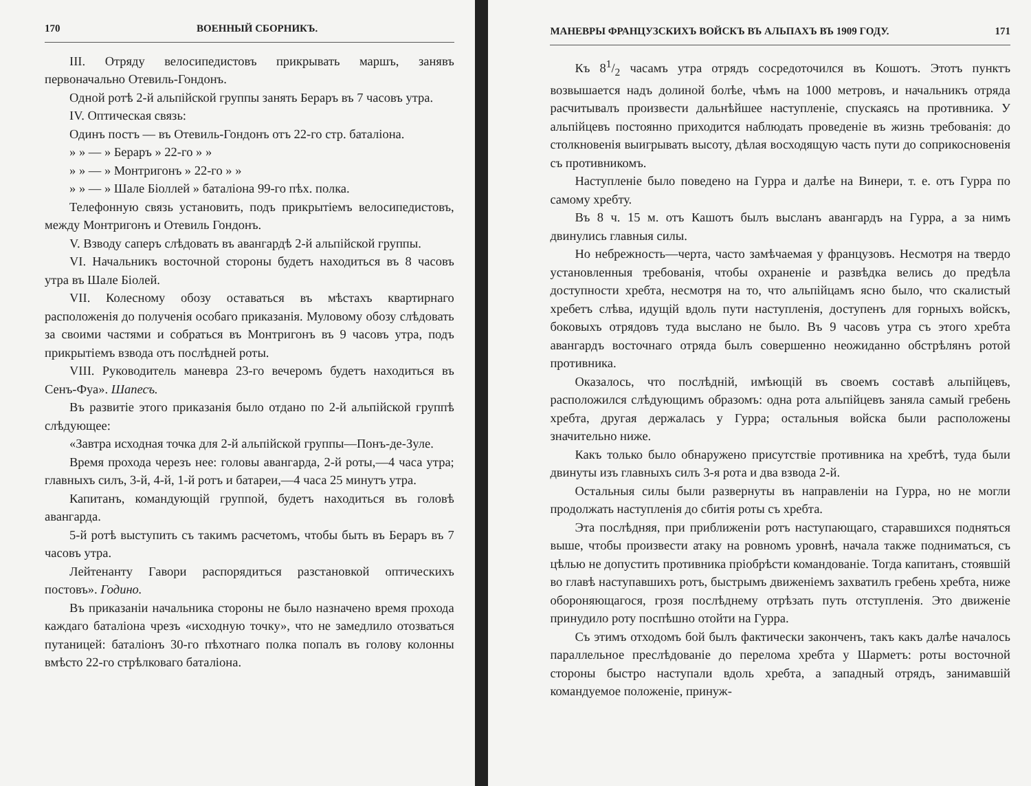170 ВОЕННЫЙ СБОРНИКЪ.
III. Отряду велосипедистовъ прикрывать маршъ, занявъ первоначально Отевиль-Гондонъ.
Одной ротѣ 2-й альпійской группы занять Бераръ въ 7 часовъ утра.
IV. Оптическая связь:
Одинъ постъ — въ Отевиль-Гондонъ отъ 22-го стр. баталіона.
» » — » Бераръ » 22-го » »
» » — » Монтригонъ » 22-го » »
» » — » Шале Біоллей » баталіона 99-го пѣх. полка.
Телефонную связь установить, подъ прикрытіемъ велосипедистовъ, между Монтригонъ и Отевиль Гондонъ.
V. Взводу саперъ слѣдовать въ авангардѣ 2-й альпійской группы.
VI. Начальникъ восточной стороны будетъ находиться въ 8 часовъ утра въ Шале Біолей.
VII. Колесному обозу оставаться въ мѣстахъ квартирнаго расположенія до полученія особаго приказанія. Муловому обозу слѣдовать за своими частями и собраться въ Монтригонъ въ 9 часовъ утра, подъ прикрытіемъ взвода отъ послѣдней роты.
VIII. Руководитель маневра 23-го вечеромъ будетъ находиться въ Сенъ-Фуа». Шапесъ.
Въ развитіе этого приказанія было отдано по 2-й альпійской группѣ слѣдующее:
«Завтра исходная точка для 2-й альпійской группы—Понъ-де-Зуле.
Время прохода черезъ нее: головы авангарда, 2-й роты,—4 часа утра; главныхъ силъ, 3-й, 4-й, 1-й ротъ и батареи,—4 часа 25 минутъ утра.
Капитанъ, командующій группой, будетъ находиться въ головѣ авангарда.
5-й ротѣ выступить съ такимъ расчетомъ, чтобы быть въ Бераръ въ 7 часовъ утра.
Лейтенанту Гавори распорядиться разстановкой оптическихъ постовъ». Годино.
Въ приказаніи начальника стороны не было назначено время прохода каждаго баталіона чрезъ «исходную точку», что не замедлило отозваться путаницей: баталіонъ 30-го пѣхотнаго полка попалъ въ голову колонны вмѣсто 22-го стрѣлковаго баталіона.
МАНЕВРЫ ФРАНЦУЗСКИХЪ ВОЙСКЪ ВЪ АЛЬПАХЪ ВЪ 1909 ГОДУ. 171
Къ 81/2 часамъ утра отрядъ сосредоточился въ Кошотъ. Этотъ пунктъ возвышается надъ долиной болѣе, чѣмъ на 1000 метровъ, и начальникъ отряда расчитывалъ произвести дальнѣйшее наступленіе, спускаясь на противника. У альпійцевъ постоянно приходится наблюдать проведеніе въ жизнь требованія: до столкновенія выигрывать высоту, дѣлая восходящую часть пути до соприкосновенія съ противникомъ.
Наступленіе было поведено на Гурра и далѣе на Винери, т. е. отъ Гурра по самому хребту.
Въ 8 ч. 15 м. отъ Кашотъ былъ высланъ авангардъ на Гурра, а за нимъ двинулись главныя силы.
Но небрежность—черта, часто замѣчаемая у французовъ. Несмотря на твердо установленныя требованія, чтобы охраненіе и развѣдка велись до предѣла доступности хребта, несмотря на то, что альпійцамъ ясно было, что скалистый хребетъ слѣва, идущій вдоль пути наступленія, доступенъ для горныхъ войскъ, боковыхъ отрядовъ туда выслано не было. Въ 9 часовъ утра съ этого хребта авангардъ восточнаго отряда былъ совершенно неожиданно обстрѣлянъ ротой противника.
Оказалось, что послѣдній, имѣющій въ своемъ составѣ альпійцевъ, расположился слѣдующимъ образомъ: одна рота альпійцевъ заняла самый гребень хребта, другая держалась у Гурра; остальныя войска были расположены значительно ниже.
Какъ только было обнаружено присутствіе противника на хребтѣ, туда были двинуты изъ главныхъ силъ 3-я рота и два взвода 2-й.
Остальныя силы были развернуты въ направленіи на Гурра, но не могли продолжать наступленія до сбитія роты съ хребта.
Эта послѣдняя, при приближеніи ротъ наступающаго, старавшихся подняться выше, чтобы произвести атаку на ровномъ уровнѣ, начала также подниматься, съ цѣлью не допустить противника пріобрѣсти командованіе. Тогда капитанъ, стоявшій во главѣ наступавшихъ ротъ, быстрымъ движеніемъ захватилъ гребень хребта, ниже обороняющагося, грозя послѣднему отрѣзать путь отступленія. Это движеніе принудило роту поспѣшно отойти на Гурра.
Съ этимъ отходомъ бой былъ фактически законченъ, такъ какъ далѣе началось параллельное преслѣдованіе до перелома хребта у Шарметъ: роты восточной стороны быстро наступали вдоль хребта, а западный отрядъ, занимавшій командуемое положеніе, принуж-